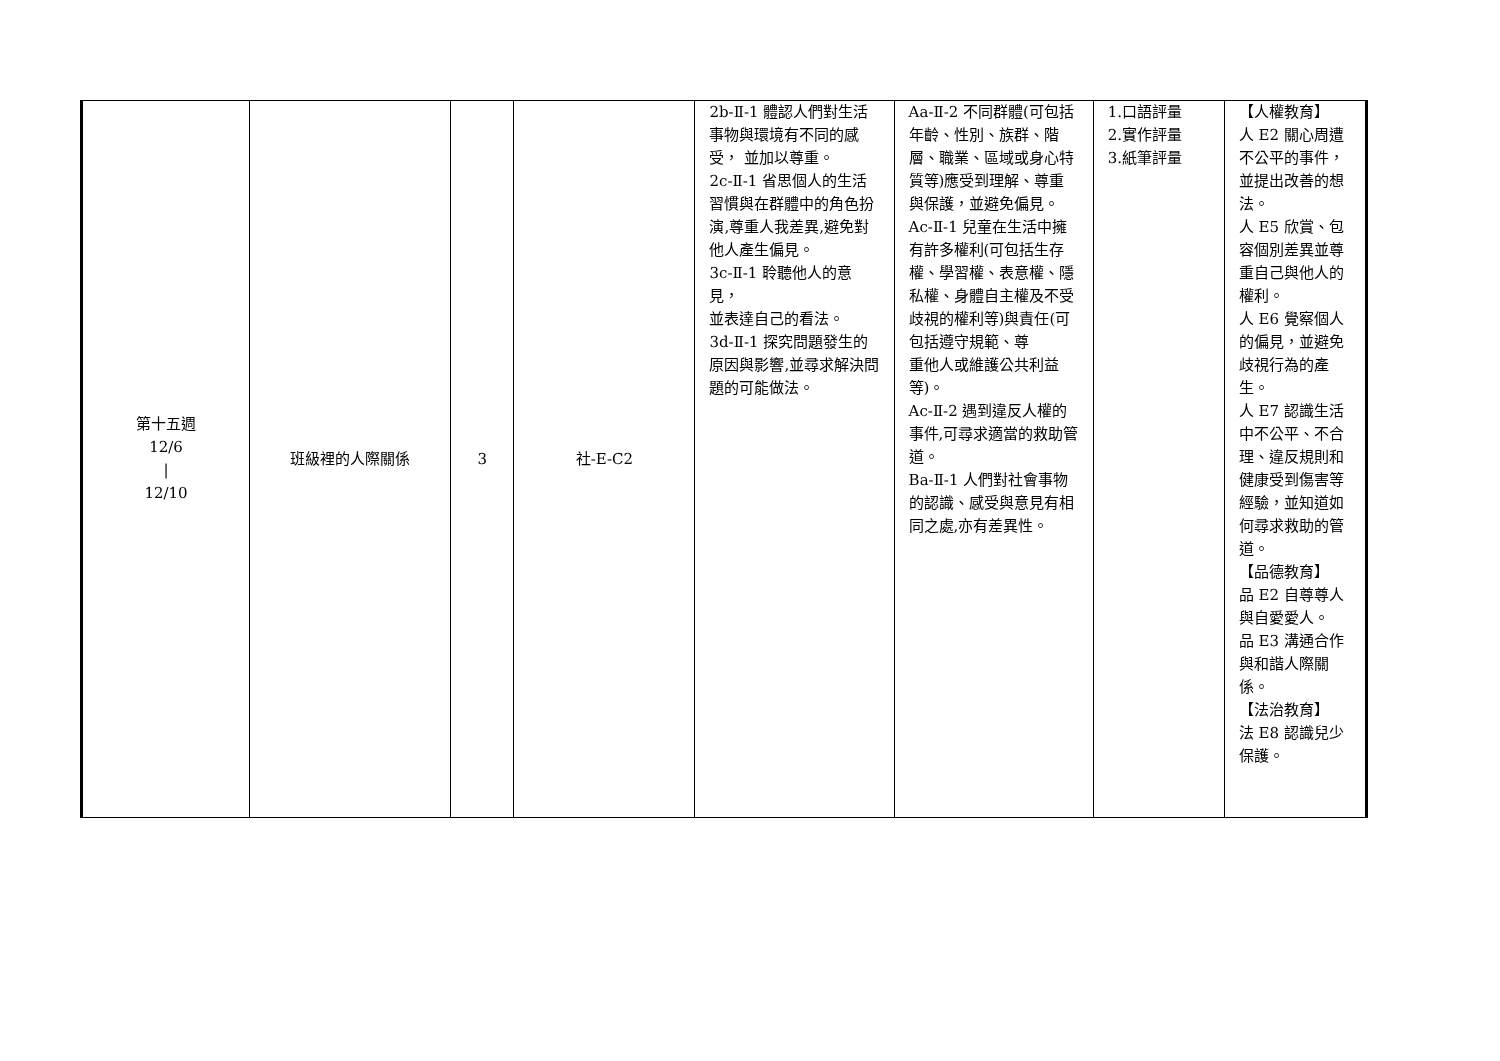| 第十五週 12/6 / 12/10 | 班級裡的人際關係 | 3 | 社-E-C2 | 2b-Ⅱ-1 體認人們對生活事物與環境有不同的感受， 並加以尊重。 2c-Ⅱ-1 省思個人的生活習慣與在群體中的角色扮演,尊重人我差異,避免對他人產生偏見。 3c-Ⅱ-1 聆聽他人的意見， 並表達自己的看法。 3d-Ⅱ-1 探究問題發生的原因與影響,並尋求解決問題的可能做法。 | Aa-Ⅱ-2 不同群體(可包括年齡、性別、族群、階層、職業、區域或身心特質等)應受到理解、尊重與保護，並避免偏見。 Ac-Ⅱ-1 兒童在生活中擁有許多權利(可包括生存權、學習權、表意權、隱私權、身體自主權及不受歧視的權利等)與責任(可包括遵守規範、尊 重他人或維護公共利益 等)。 Ac-Ⅱ-2 遇到違反人權的事件,可尋求適當的救助管 道。 Ba-Ⅱ-1 人們對社會事物的認識、感受與意見有相同之處,亦有差異性。 | 1.口語評量 2.實作評量 3.紙筆評量 | 【人權教育】 人 E2 關心周遭不公平的事件，並提出改善的想法。 人 E5 欣賞、包容個別差異並尊重自己與他人的權利。 人 E6 覺察個人的偏見，並避免歧視行為的產生。 人 E7 認識生活中不公平、不合理、違反規則和健康受到傷害等經驗，並知道如何尋求救助的管道。 【品德教育】 品 E2 自尊尊人與自愛愛人。 品 E3 溝通合作與和諧人際關係。 【法治教育】 法 E8 認識兒少保護。 |